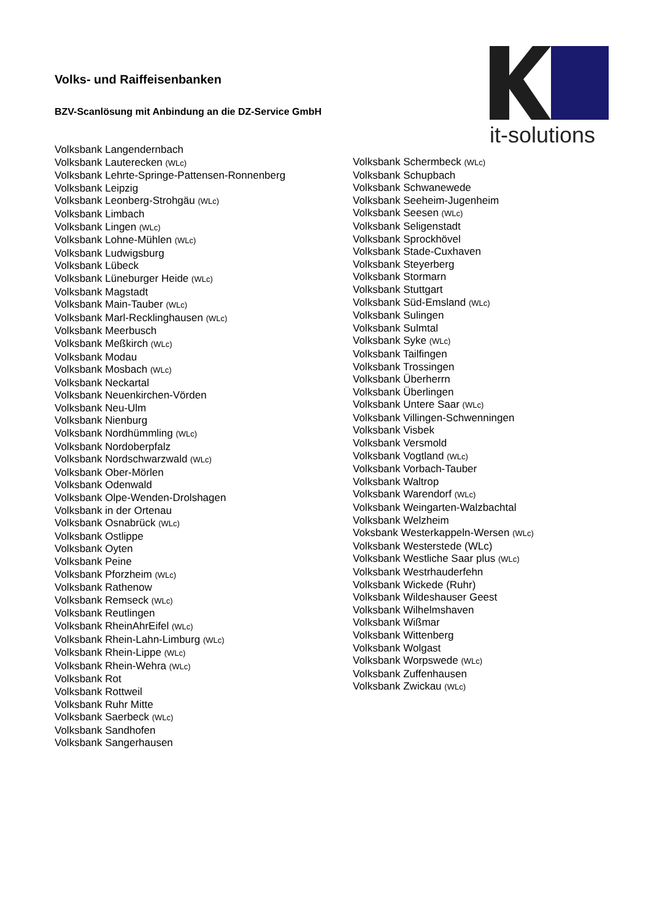Volks- und Raiffeisenbanken
BZV-Scanlösung mit Anbindung an die DZ-Service GmbH
it-solutions
Volksbank Langendernbach
Volksbank Lauterecken (WLc)
Volksbank Lehrte-Springe-Pattensen-Ronnenberg
Volksbank Leipzig
Volksbank Leonberg-Strohgäu (WLc)
Volksbank Limbach
Volksbank Lingen (WLc)
Volksbank Lohne-Mühlen (WLc)
Volksbank Ludwigsburg
Volksbank Lübeck
Volksbank Lüneburger Heide (WLc)
Volksbank Magstadt
Volksbank Main-Tauber (WLc)
Volksbank Marl-Recklinghausen (WLc)
Volksbank Meerbusch
Volksbank Meßkirch (WLc)
Volksbank Modau
Volksbank Mosbach (WLc)
Volksbank Neckartal
Volksbank Neuenkirchen-Vörden
Volksbank Neu-Ulm
Volksbank Nienburg
Volksbank Nordhümmling (WLc)
Volksbank Nordoberpfalz
Volksbank Nordschwarzwald (WLc)
Volksbank Ober-Mörlen
Volksbank Odenwald
Volksbank Olpe-Wenden-Drolshagen
Volksbank in der Ortenau
Volksbank Osnabrück (WLc)
Volksbank Ostlippe
Volksbank Oyten
Volksbank Peine
Volksbank Pforzheim (WLc)
Volksbank Rathenow
Volksbank Remseck (WLc)
Volksbank Reutlingen
Volksbank RheinAhrEifel (WLc)
Volksbank Rhein-Lahn-Limburg (WLc)
Volksbank Rhein-Lippe (WLc)
Volksbank Rhein-Wehra (WLc)
Volksbank Rot
Volksbank Rottweil
Volksbank Ruhr Mitte
Volksbank Saerbeck (WLc)
Volksbank Sandhofen
Volksbank Sangerhausen
Volksbank Schermbeck (WLc)
Volksbank Schupbach
Volksbank Schwanewede
Volksbank Seeheim-Jugenheim
Volksbank Seesen (WLc)
Volksbank Seligenstadt
Volksbank Sprockhövel
Volksbank Stade-Cuxhaven
Volksbank Steyerberg
Volksbank Stormarn
Volksbank Stuttgart
Volksbank Süd-Emsland (WLc)
Volksbank Sulingen
Volksbank Sulmtal
Volksbank Syke (WLc)
Volksbank Tailfingen
Volksbank Trossingen
Volksbank Überherrn
Volksbank Überlingen
Volksbank Untere Saar (WLc)
Volksbank Villingen-Schwenningen
Volksbank Visbek
Volksbank Versmold
Volksbank Vogtland (WLc)
Volksbank Vorbach-Tauber
Volksbank Waltrop
Volksbank Warendorf (WLc)
Volksbank Weingarten-Walzbachtal
Volksbank Welzheim
Voksbank Westerkappeln-Wersen (WLc)
Volksbank Westerstede (WLc)
Volksbank Westliche Saar plus (WLc)
Volksbank Westrhauderfehn
Volksbank Wickede (Ruhr)
Volksbank Wildeshauser Geest
Volksbank Wilhelmshaven
Volksbank Wißmar
Volksbank Wittenberg
Volksbank Wolgast
Volksbank Worpswede (WLc)
Volksbank Zuffenhausen
Volksbank Zwickau (WLc)